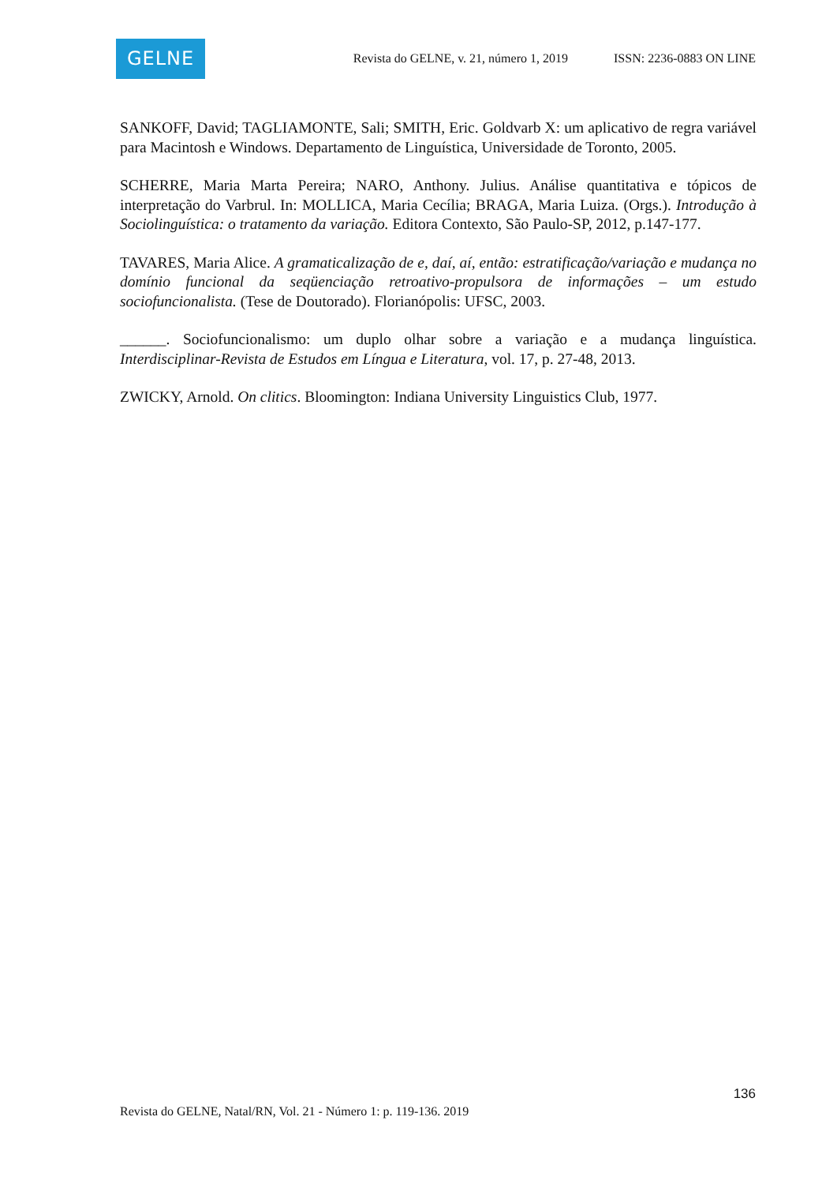GELNE
Revista do GELNE, v. 21, número 1, 2019 ISSN: 2236-0883 ON LINE
SANKOFF, David; TAGLIAMONTE, Sali; SMITH, Eric. Goldvarb X: um aplicativo de regra variável para Macintosh e Windows. Departamento de Linguística, Universidade de Toronto, 2005.
SCHERRE, Maria Marta Pereira; NARO, Anthony. Julius. Análise quantitativa e tópicos de interpretação do Varbrul. In: MOLLICA, Maria Cecília; BRAGA, Maria Luiza. (Orgs.). Introdução à Sociolinguística: o tratamento da variação. Editora Contexto, São Paulo-SP, 2012, p.147-177.
TAVARES, Maria Alice. A gramaticalização de e, daí, aí, então: estratificação/variação e mudança no domínio funcional da seqüenciação retroativo-propulsora de informações – um estudo sociofuncionalista. (Tese de Doutorado). Florianópolis: UFSC, 2003.
______. Sociofuncionalismo: um duplo olhar sobre a variação e a mudança linguística. Interdisciplinar-Revista de Estudos em Língua e Literatura, vol. 17, p. 27-48, 2013.
ZWICKY, Arnold. On clitics. Bloomington: Indiana University Linguistics Club, 1977.
136
Revista do GELNE, Natal/RN, Vol. 21 - Número 1: p. 119-136. 2019